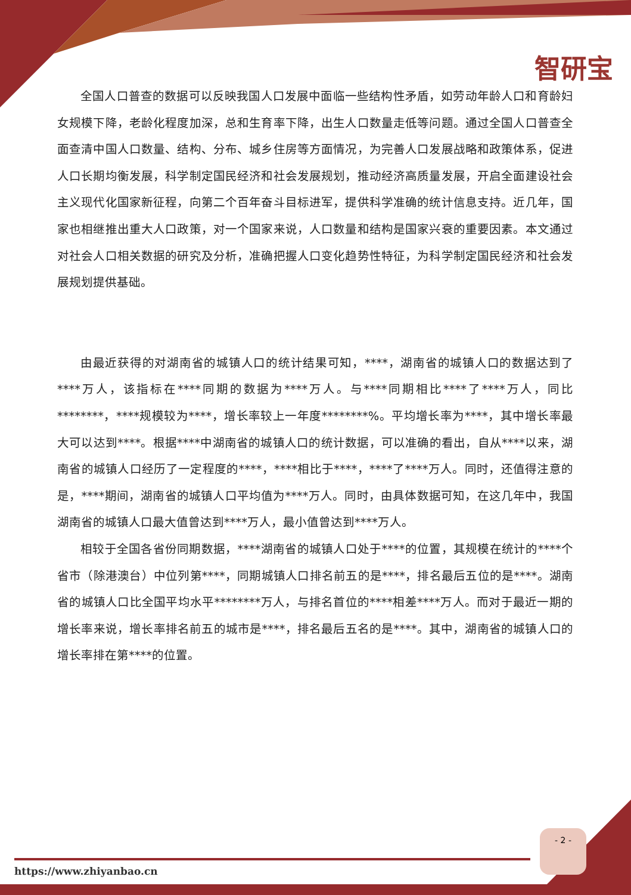智研宝
全国人口普查的数据可以反映我国人口发展中面临一些结构性矛盾，如劳动年龄人口和育龄妇女规模下降，老龄化程度加深，总和生育率下降，出生人口数量走低等问题。通过全国人口普查全面查清中国人口数量、结构、分布、城乡住房等方面情况，为完善人口发展战略和政策体系，促进人口长期均衡发展，科学制定国民经济和社会发展规划，推动经济高质量发展，开启全面建设社会主义现代化国家新征程，向第二个百年奋斗目标进军，提供科学准确的统计信息支持。近几年，国家也相继推出重大人口政策，对一个国家来说，人口数量和结构是国家兴衰的重要因素。本文通过对社会人口相关数据的研究及分析，准确把握人口变化趋势性特征，为科学制定国民经济和社会发展规划提供基础。
由最近获得的对湖南省的城镇人口的统计结果可知，****，湖南省的城镇人口的数据达到了****万人，该指标在****同期的数据为****万人。与****同期相比****了****万人，同比********，****规模较为****，增长率较上一年度********%。平均增长率为****，其中增长率最大可以达到****。根据****中湖南省的城镇人口的统计数据，可以准确的看出，自从****以来，湖南省的城镇人口经历了一定程度的****，****相比于****，****了****万人。同时，还值得注意的是，****期间，湖南省的城镇人口平均值为****万人。同时，由具体数据可知，在这几年中，我国湖南省的城镇人口最大值曾达到****万人，最小值曾达到****万人。
相较于全国各省份同期数据，****湖南省的城镇人口处于****的位置，其规模在统计的****个省市（除港澳台）中位列第****，同期城镇人口排名前五的是****，排名最后五位的是****。湖南省的城镇人口比全国平均水平********万人，与排名首位的****相差****万人。而对于最近一期的增长率来说，增长率排名前五的城市是****，排名最后五名的是****。其中，湖南省的城镇人口的增长率排在第****的位置。
- 2 -
https://www.zhiyanbao.cn